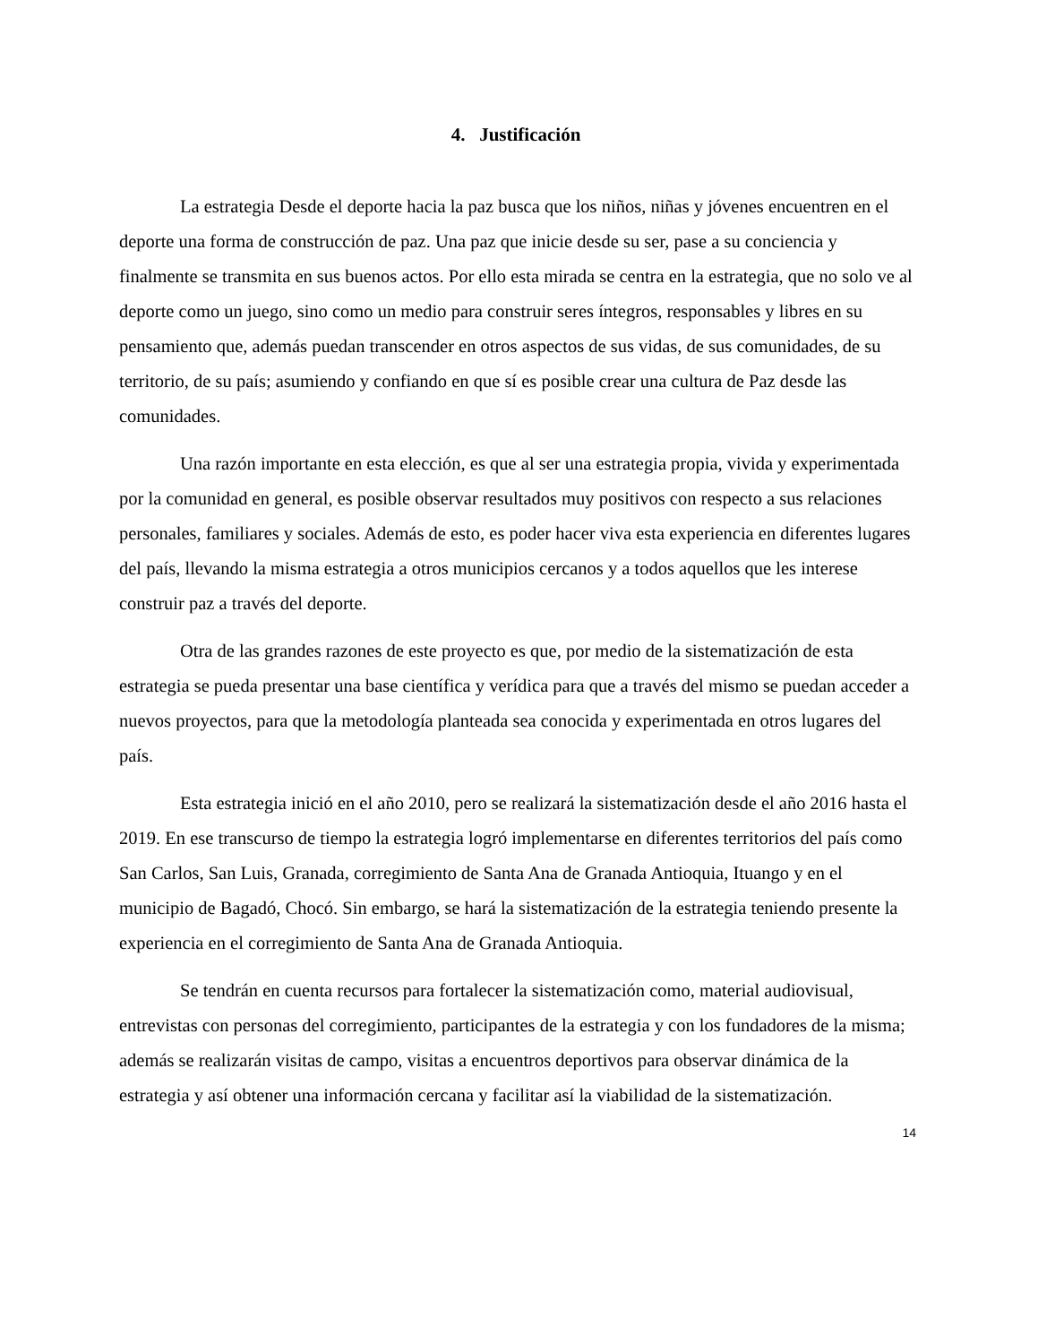4. Justificación
La estrategia Desde el deporte hacia la paz busca que los niños, niñas y jóvenes encuentren en el deporte una forma de construcción de paz. Una paz que inicie desde su ser, pase a su conciencia y finalmente se transmita en sus buenos actos. Por ello esta mirada se centra en la estrategia, que no solo ve al deporte como un juego, sino como un medio para construir seres íntegros, responsables y libres en su pensamiento que, además puedan transcender en otros aspectos de sus vidas, de sus comunidades, de su territorio, de su país; asumiendo y confiando en que sí es posible crear una cultura de Paz desde las comunidades.
Una razón importante en esta elección, es que al ser una estrategia propia, vivida y experimentada por la comunidad en general, es posible observar resultados muy positivos con respecto a sus relaciones personales, familiares y sociales. Además de esto, es poder hacer viva esta experiencia en diferentes lugares del país, llevando la misma estrategia a otros municipios cercanos y a todos aquellos que les interese construir paz a través del deporte.
Otra de las grandes razones de este proyecto es que, por medio de la sistematización de esta estrategia se pueda presentar una base científica y verídica para que a través del mismo se puedan acceder a nuevos proyectos, para que la metodología planteada sea conocida y experimentada en otros lugares del país.
Esta estrategia inició en el año 2010, pero se realizará la sistematización desde el año 2016 hasta el 2019. En ese transcurso de tiempo la estrategia logró implementarse en diferentes territorios del país como San Carlos, San Luis, Granada, corregimiento de Santa Ana de Granada Antioquia, Ituango y en el municipio de Bagadó, Chocó. Sin embargo, se hará la sistematización de la estrategia teniendo presente la experiencia en el corregimiento de Santa Ana de Granada Antioquia.
Se tendrán en cuenta recursos para fortalecer la sistematización como, material audiovisual, entrevistas con personas del corregimiento, participantes de la estrategia y con los fundadores de la misma; además se realizarán visitas de campo, visitas a encuentros deportivos para observar dinámica de la estrategia y así obtener una información cercana y facilitar así la viabilidad de la sistematización.
14